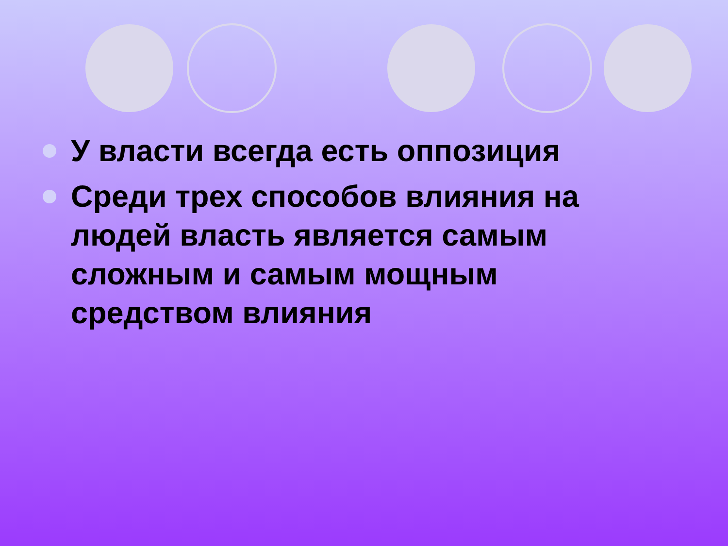У власти всегда есть оппозиция
Среди трех способов влияния на людей власть является самым сложным и самым мощным средством влияния